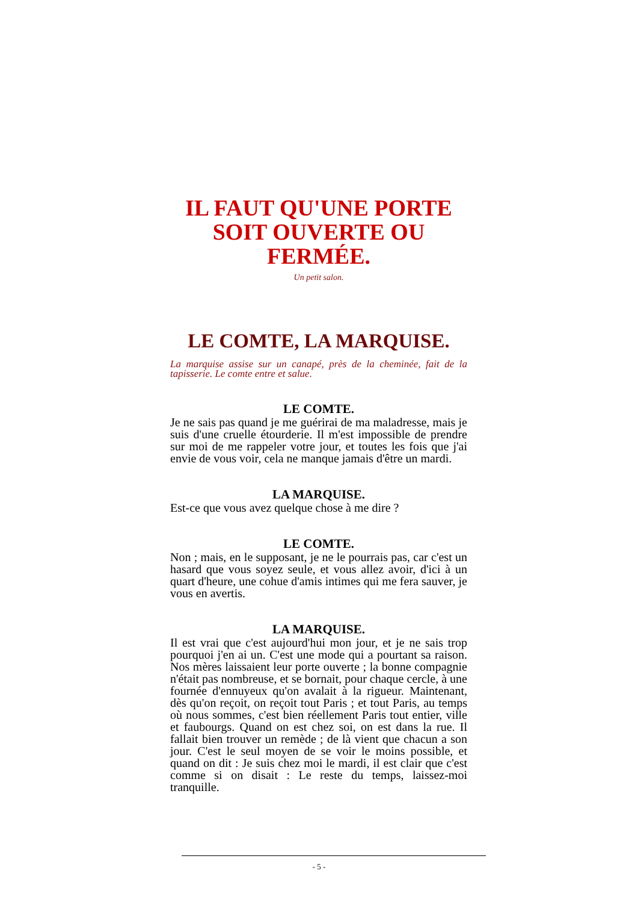IL FAUT QU'UNE PORTE SOIT OUVERTE OU FERMÉE.
Un petit salon.
LE COMTE, LA MARQUISE.
La marquise assise sur un canapé, près de la cheminée, fait de la tapisserie. Le comte entre et salue.
LE COMTE.
Je ne sais pas quand je me guérirai de ma maladresse, mais je suis d'une cruelle étourderie. Il m'est impossible de prendre sur moi de me rappeler votre jour, et toutes les fois que j'ai envie de vous voir, cela ne manque jamais d'être un mardi.
LA MARQUISE.
Est-ce que vous avez quelque chose à me dire ?
LE COMTE.
Non ; mais, en le supposant, je ne le pourrais pas, car c'est un hasard que vous soyez seule, et vous allez avoir, d'ici à un quart d'heure, une cohue d'amis intimes qui me fera sauver, je vous en avertis.
LA MARQUISE.
Il est vrai que c'est aujourd'hui mon jour, et je ne sais trop pourquoi j'en ai un. C'est une mode qui a pourtant sa raison. Nos mères laissaient leur porte ouverte ; la bonne compagnie n'était pas nombreuse, et se bornait, pour chaque cercle, à une fournée d'ennuyeux qu'on avalait à la rigueur. Maintenant, dès qu'on reçoit, on reçoit tout Paris ; et tout Paris, au temps où nous sommes, c'est bien réellement Paris tout entier, ville et faubourgs. Quand on est chez soi, on est dans la rue. Il fallait bien trouver un remède ; de là vient que chacun a son jour. C'est le seul moyen de se voir le moins possible, et quand on dit : Je suis chez moi le mardi, il est clair que c'est comme si on disait : Le reste du temps, laissez-moi tranquille.
- 5 -